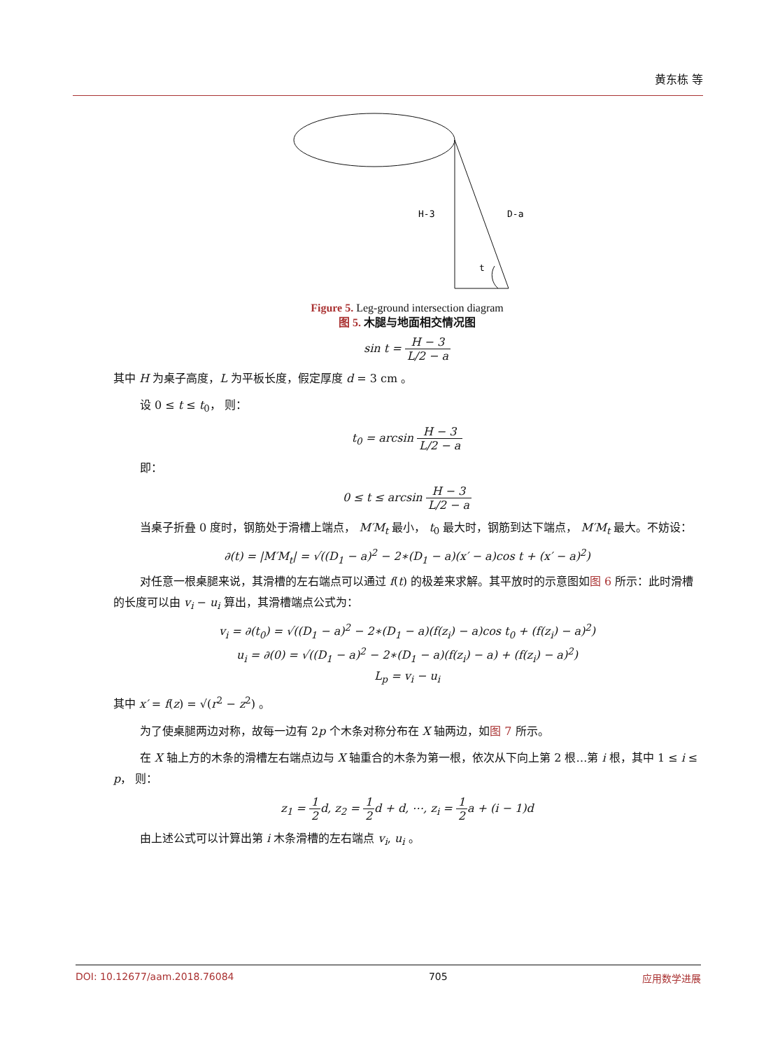黄东栋 等
H-3
D-a
t
Figure 5. Leg-ground intersection diagram
图 5. 木腿与地面相交情况图
sin t = H − 3 L/2 − a
其中 H 为桌子高度，L 为平板长度，假定厚度 d = 3 cm 。
设 0 ≤ t ≤ t<sub>0</sub>， 则：
t<sub>0</sub> = arcsin H − 3 L/2 − a
即：
0 ≤ t ≤ arcsin H − 3 L/2 − a
当桌子折叠 0 度时，钢筋处于滑槽上端点， M′M<sub>t</sub> 最小， t<sub>0</sub> 最大时，钢筋到达下端点， M′M<sub>t</sub> 最大。不妨设：
∂(t) = |M′M<sub>t</sub>| = √((D<sub>1</sub> − a)<sup>2</sup> − 2∗(D<sub>1</sub> − a)(x′ − a)cos t + (x′ − a)<sup>2</sup>)
对任意一根桌腿来说，其滑槽的左右端点可以通过 f(t) 的极差来求解。其平放时的示意图如图 6 所示：此时滑槽的长度可以由 v<sub>i</sub> − u<sub>i</sub> 算出，其滑槽端点公式为：
v<sub>i</sub> = ∂(t<sub>0</sub>) = √((D<sub>1</sub> − a)<sup>2</sup> − 2∗(D<sub>1</sub> − a)(f(z<sub>i</sub>) − a)cos t<sub>0</sub> + (f(z<sub>i</sub>) − a)<sup>2</sup>)
u<sub>i</sub> = ∂(0) = √((D<sub>1</sub> − a)<sup>2</sup> − 2∗(D<sub>1</sub> − a)(f(z<sub>i</sub>) − a) + (f(z<sub>i</sub>) − a)<sup>2</sup>)
L<sub>p</sub> = v<sub>i</sub> − u<sub>i</sub>
其中 x′ = f(z) = √(r<sup>2</sup> − z<sup>2</sup>) 。
为了使桌腿两边对称，故每一边有 2p 个木条对称分布在 X 轴两边，如图 7 所示。
在 X 轴上方的木条的滑槽左右端点边与 X 轴重合的木条为第一根，依次从下向上第 2 根…第 i 根，其中 1 ≤ i ≤ p， 则：
z<sub>1</sub> = 1 2d, z<sub>2</sub> = 1 2d + d, ⋯, z<sub>i</sub> = 1 2a + (i − 1)d
由上述公式可以计算出第 i 木条滑槽的左右端点 v<sub>i</sub>, u<sub>i</sub> 。
DOI: 10.12677/aam.2018.76084 705 应用数学进展